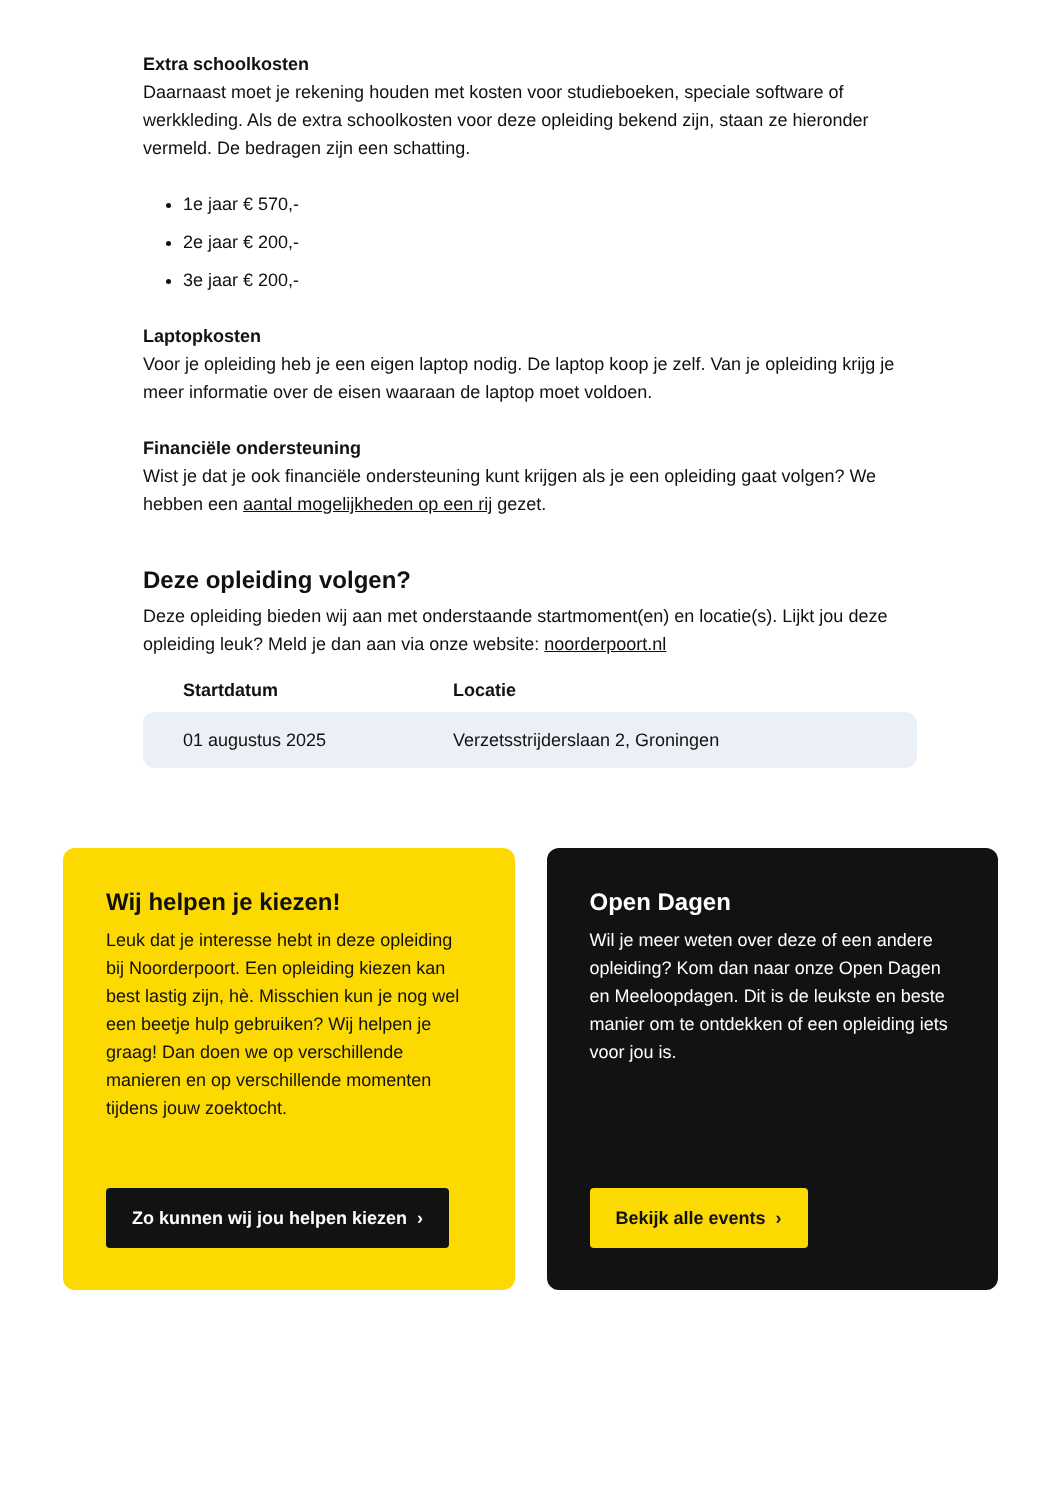Extra schoolkosten
Daarnaast moet je rekening houden met kosten voor studieboeken, speciale software of werkkleding. Als de extra schoolkosten voor deze opleiding bekend zijn, staan ze hieronder vermeld. De bedragen zijn een schatting.
1e jaar € 570,-
2e jaar € 200,-
3e jaar € 200,-
Laptopkosten
Voor je opleiding heb je een eigen laptop nodig. De laptop koop je zelf. Van je opleiding krijg je meer informatie over de eisen waaraan de laptop moet voldoen.
Financiële ondersteuning
Wist je dat je ook financiële ondersteuning kunt krijgen als je een opleiding gaat volgen? We hebben een aantal mogelijkheden op een rij gezet.
Deze opleiding volgen?
Deze opleiding bieden wij aan met onderstaande startmoment(en) en locatie(s). Lijkt jou deze opleiding leuk? Meld je dan aan via onze website: noorderpoort.nl
| Startdatum | Locatie |
| --- | --- |
| 01 augustus 2025 | Verzetsstrijderslaan 2, Groningen |
Wij helpen je kiezen!
Leuk dat je interesse hebt in deze opleiding bij Noorderpoort. Een opleiding kiezen kan best lastig zijn, hè. Misschien kun je nog wel een beetje hulp gebruiken? Wij helpen je graag! Dan doen we op verschillende manieren en op verschillende momenten tijdens jouw zoektocht.
Zo kunnen wij jou helpen kiezen ›
Open Dagen
Wil je meer weten over deze of een andere opleiding? Kom dan naar onze Open Dagen en Meeloopdagen. Dit is de leukste en beste manier om te ontdekken of een opleiding iets voor jou is.
Bekijk alle events ›